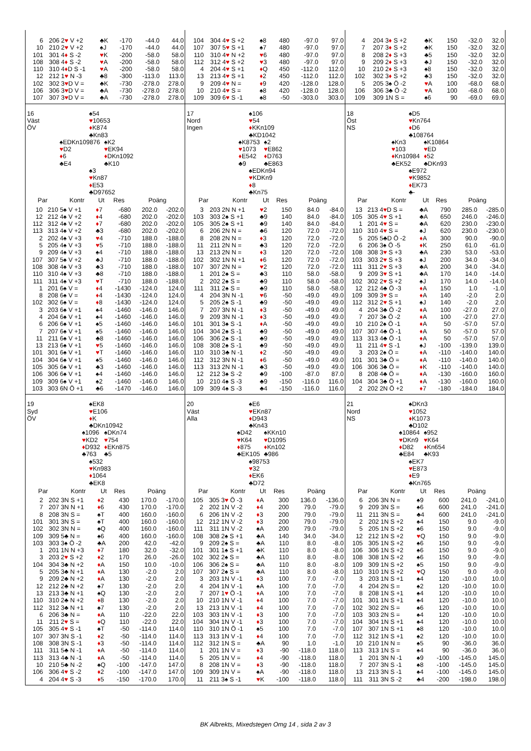| 6 | 206 | 2 ♥ V +2 | ♣K | -170 | -44.0 | 44.0 |
| 10 | 210 | 2 ♥ V +2 | ♠J | -170 | -44.0 | 44.0 |
| 101 | 301 | 4 ♦ S -2 | ♥ K | -200 | -58.0 | 58.0 |
| 108 | 308 | 4 ♦ S -2 | ♥ A | -200 | -58.0 | 58.0 |
| 110 | 310 | 4 ♦ D S -1 | ♥ A | -200 | -58.0 | 58.0 |
| 12 | 212 | 1 ♥ N -3 | ♣8 | -300 | -113.0 | 113.0 |
| 102 | 302 | 3 ♥ D V = | ♣K | -730 | -278.0 | 278.0 |
| 106 | 306 | 3 ♥ D V = | ♣A | -730 | -278.0 | 278.0 |
| 107 | 307 | 3 ♥ D V = | ♣A | -730 | -278.0 | 278.0 |
| 104 | 304 | 4 ♥ S +2 | ♠8 | 480 | -97.0 | 97.0 |
| 107 | 307 | 5 ♥ S +1 | ♠7 | 480 | -97.0 | 97.0 |
| 110 | 310 | 4 ♥ N +2 | ♥ 6 | 480 | -97.0 | 97.0 |
| 112 | 312 | 4 ♥ S +2 | ♥ 3 | 480 | -97.0 | 97.0 |
| 4 | 204 | 4 ♥ S +1 | ♦ Q | 450 | -112.0 | 112.0 |
| 13 | 213 | 4 ♥ S +1 | ♦ 2 | 450 | -112.0 | 112.0 |
| 9 | 209 | 4 ♥ N = | ♦ 9 | 420 | -128.0 | 128.0 |
| 10 | 210 | 4 ♥ S = | ♠8 | 420 | -128.0 | 128.0 |
| 109 | 309 | 6 ♥ S -1 | ♠8 | -50 | -303.0 | 303.0 |
| 4 | 204 | 3 ♦ S +2 | ♣K | 150 | -32.0 | 32.0 |
| 7 | 207 | 3 ♦ S +2 | ♣K | 150 | -32.0 | 32.0 |
| 8 | 208 | 2 ♦ S +3 | ♣5 | 150 | -32.0 | 32.0 |
| 9 | 209 | 2 ♦ S +3 | ♣J | 150 | -32.0 | 32.0 |
| 10 | 210 | 2 ♦ S +3 | ♠8 | 150 | -32.0 | 32.0 |
| 102 | 302 | 3 ♦ S +2 | ♣3 | 150 | -32.0 | 32.0 |
| 5 | 205 | 3♠ Ö -2 | ♥ A | 100 | -68.0 | 68.0 |
| 106 | 306 | 3♣ Ö -2 | ♥ A | 100 | -68.0 | 68.0 |
| 109 | 309 | 1N S = | ♠6 | 90 | -69.0 | 69.0 |
16
Väst
ÖV
♠54
♥10653
♦K874
♣Kn83
♠EDKn109876
♥D2
♦6
♣E4
♠K2
♥EK94
♦DKn1092
♣K10
♠3
♥Kn87
♦E53
♣D97652
| Par | | Kontr | Ut | Res | Poäng | |
| --- | --- | --- | --- | --- | --- | --- |
| 10 | 210 | 5♠ V +1 | ♦ 7 | -680 | 202.0 | -202.0 |
| 12 | 212 | 4♠ V +2 | ♦ 4 | -680 | 202.0 | -202.0 |
| 112 | 312 | 4♠ V +2 | ♦ 7 | -680 | 202.0 | -202.0 |
| 113 | 313 | 4♠ V +2 | ♣3 | -680 | 202.0 | -202.0 |
| 2 | 202 | 4♠ V +3 | ♥ 4 | -710 | 188.0 | -188.0 |
| 5 | 205 | 4♠ V +3 | ♥ 5 | -710 | 188.0 | -188.0 |
| 9 | 209 | 4♠ V +3 | ♠4 | -710 | 188.0 | -188.0 |
| 107 | 307 | 5♠ V +2 | ♣J | -710 | 188.0 | -188.0 |
| 108 | 308 | 4♠ V +3 | ♣3 | -710 | 188.0 | -188.0 |
| 110 | 310 | 4♠ V +3 | ♣8 | -710 | 188.0 | -188.0 |
| 111 | 311 | 4♠ V +3 | ♥ T | -710 | 188.0 | -188.0 |
| 1 | 201 | 6♠ V = | ♦ 4 | -1430 | -124.0 | 124.0 |
| 8 | 208 | 6♠ V = | ♦ 4 | -1430 | -124.0 | 124.0 |
| 102 | 302 | 6♠ V = | ♦ 8 | -1430 | -124.0 | 124.0 |
| 3 | 203 | 6♠ V +1 | ♠4 | -1460 | -146.0 | 146.0 |
| 4 | 204 | 6♠ V +1 | ♠4 | -1460 | -146.0 | 146.0 |
| 6 | 206 | 6♠ V +1 | ♠5 | -1460 | -146.0 | 146.0 |
| 7 | 207 | 6♠ V +1 | ♠5 | -1460 | -146.0 | 146.0 |
| 11 | 211 | 6♠ V +1 | ♣8 | -1460 | -146.0 | 146.0 |
| 13 | 213 | 6♠ V +1 | ♥ 5 | -1460 | -146.0 | 146.0 |
| 101 | 301 | 6♠ V +1 | ♥ T | -1460 | -146.0 | 146.0 |
| 104 | 304 | 6♠ V +1 | ♠5 | -1460 | -146.0 | 146.0 |
| 105 | 305 | 6♠ V +1 | ♣3 | -1460 | -146.0 | 146.0 |
| 106 | 306 | 6♠ V +1 | ♠4 | -1460 | -146.0 | 146.0 |
| 109 | 309 | 6♠ V +1 | ♠2 | -1460 | -146.0 | 146.0 |
| 103 | 303 | 6N Ö +1 | ♣6 | -1470 | -146.0 | 146.0 |
17
Nord
Ingen
♠106
♥54
♦KKn109
♣KD1042
♠K8753
♥1073
♦E542
♣9
♠2
♥E862
♦D763
♣E863
♠EDKn94
♥KDKn9
♦8
♣Kn75
| Par | | Kontr | Ut | Res | Poäng | |
| --- | --- | --- | --- | --- | --- | --- |
| 3 | 203 | 2N N +1 | ♥ 2 | 150 | 84.0 | -84.0 |
| 103 | 303 | 2♠ S +1 | ♣9 | 140 | 84.0 | -84.0 |
| 105 | 305 | 2♠ S +1 | ♣9 | 140 | 84.0 | -84.0 |
| 6 | 206 | 2N N = | ♣6 | 120 | 72.0 | -72.0 |
| 8 | 208 | 2N N = | ♦ 3 | 120 | 72.0 | -72.0 |
| 11 | 211 | 2N N = | ♣3 | 120 | 72.0 | -72.0 |
| 13 | 213 | 2N N = | ♦ 3 | 120 | 72.0 | -72.0 |
| 102 | 302 | 1N N +1 | ♦ 6 | 120 | 72.0 | -72.0 |
| 107 | 307 | 2N N = | ♥ 2 | 120 | 72.0 | -72.0 |
| 1 | 201 | 2♠ S = | ♣3 | 110 | 58.0 | -58.0 |
| 2 | 202 | 2♠ S = | ♣9 | 110 | 58.0 | -58.0 |
| 111 | 311 | 2♠ S = | ♣9 | 110 | 58.0 | -58.0 |
| 4 | 204 | 3N N -1 | ♥ 6 | -50 | -49.0 | 49.0 |
| 5 | 205 | 2♠ S -1 | ♣9 | -50 | -49.0 | 49.0 |
| 7 | 207 | 3N N -1 | ♦ 3 | -50 | -49.0 | 49.0 |
| 9 | 209 | 3N N -1 | ♦ 3 | -50 | -49.0 | 49.0 |
| 101 | 301 | 3♠ S -1 | ♦ A | -50 | -49.0 | 49.0 |
| 104 | 304 | 2♠ S -1 | ♣9 | -50 | -49.0 | 49.0 |
| 106 | 306 | 2♠ S -1 | ♣9 | -50 | -49.0 | 49.0 |
| 108 | 308 | 2♠ S -1 | ♣9 | -50 | -49.0 | 49.0 |
| 110 | 310 | 3♣ N -1 | ♦ 2 | -50 | -49.0 | 49.0 |
| 112 | 312 | 3N N -1 | ♦ 6 | -50 | -49.0 | 49.0 |
| 113 | 313 | 2N N -1 | ♣3 | -50 | -49.0 | 49.0 |
| 12 | 212 | 3♠ S -2 | ♣9 | -100 | -87.0 | 87.0 |
| 10 | 210 | 4♠ S -3 | ♣9 | -150 | -116.0 | 116.0 |
| 109 | 309 | 4♠ S -3 | ♣4 | -150 | -116.0 | 116.0 |
18
Öst
NS
♠D5
♥Kn764
♦D6
♣108764
♠Kn3
♥103
♦Kn10984
♣EK52
♠K10864
♥ED
♦52
♣DKn93
♠E972
♥K9852
♦EK73
♣-
| Par | | Kontr | Ut | Res | Poäng | |
| --- | --- | --- | --- | --- | --- | --- |
| 13 | 213 | 4 ♥ D S = | ♣A | 790 | 285.0 | -285.0 |
| 105 | 305 | 4 ♥ S +1 | ♣A | 650 | 246.0 | -246.0 |
| 1 | 201 | 4 ♥ S = | ♣A | 620 | 230.0 | -230.0 |
| 110 | 310 | 4 ♥ S = | ♠J | 620 | 230.0 | -230.0 |
| 5 | 205 | 5♣D Ö -2 | ♦ A | 300 | 90.0 | -90.0 |
| 6 | 206 | 3♠ Ö -5 | ♦ K | 250 | 61.0 | -61.0 |
| 108 | 308 | 3 ♥ S +3 | ♣A | 230 | 53.0 | -53.0 |
| 103 | 303 | 2 ♥ S +3 | ♠J | 200 | 34.0 | -34.0 |
| 111 | 311 | 2 ♥ S +3 | ♣A | 200 | 34.0 | -34.0 |
| 9 | 209 | 3 ♥ S +1 | ♣A | 170 | 14.0 | -14.0 |
| 102 | 302 | 2 ♥ S +2 | ♠J | 170 | 14.0 | -14.0 |
| 12 | 212 | 4♣ Ö -3 | ♦ A | 150 | 1.0 | -1.0 |
| 109 | 309 | 3 ♥ S = | ♦ A | 140 | -2.0 | 2.0 |
| 112 | 312 | 2 ♥ S +1 | ♠J | 140 | -2.0 | 2.0 |
| 4 | 204 | 3♣ Ö -2 | ♦ A | 100 | -27.0 | 27.0 |
| 7 | 207 | 3♠ Ö -2 | ♦ A | 100 | -27.0 | 27.0 |
| 10 | 210 | 2♠ Ö -1 | ♦ A | 50 | -57.0 | 57.0 |
| 107 | 307 | 4♣ Ö -1 | ♦ A | 50 | -57.0 | 57.0 |
| 113 | 313 | 4♣ Ö -1 | ♦ A | 50 | -57.0 | 57.0 |
| 11 | 211 | 4 ♥ S -1 | ♠J | -100 | -139.0 | 139.0 |
| 3 | 203 | 2♠ Ö = | ♦ A | -110 | -140.0 | 140.0 |
| 101 | 301 | 3♣ Ö = | ♦ A | -110 | -140.0 | 140.0 |
| 106 | 306 | 3♣ Ö = | ♦ K | -110 | -140.0 | 140.0 |
| 8 | 208 | 4♣ Ö = | ♦ A | -130 | -160.0 | 160.0 |
| 104 | 304 | 3♣ Ö +1 | ♦ A | -130 | -160.0 | 160.0 |
| 2 | 202 | 2N Ö +2 | ♦ 7 | -180 | -184.0 | 184.0 |
19
Syd
ÖV
♠EK8
♥E106
♦K
♣DKn10942
♠1096
♥KD2
♦D932
♣763
♠DKn74
♥754
♦EKn875
♣5
♠532
♥Kn983
♦1064
♣EK8
| Par | | Kontr | Ut | Res | Poäng | |
| --- | --- | --- | --- | --- | --- | --- |
| 2 | 202 | 3N S +1 | ♦ 2 | 430 | 170.0 | -170.0 |
| 7 | 207 | 3N N +1 | ♦ 6 | 430 | 170.0 | -170.0 |
| 8 | 208 | 3N S = | ♠T | 400 | 160.0 | -160.0 |
| 101 | 301 | 3N S = | ♠T | 400 | 160.0 | -160.0 |
| 102 | 302 | 3N N = | ♠Q | 400 | 160.0 | -160.0 |
| 109 | 309 | 5♣ N = | ♠6 | 400 | 160.0 | -160.0 |
| 103 | 303 | 3♠ Ö -2 | ♣A | 200 | 42.0 | -42.0 |
| 1 | 201 | 1N N +3 | ♦ 7 | 180 | 32.0 | -32.0 |
| 3 | 203 | 2 ♥ S +2 | ♦ 2 | 170 | 26.0 | -26.0 |
| 104 | 304 | 3♣ N +2 | ♦ A | 150 | 10.0 | -10.0 |
| 5 | 205 | 3♣ N +1 | ♦ A | 130 | -2.0 | 2.0 |
| 9 | 209 | 2♣ N +2 | ♦ A | 130 | -2.0 | 2.0 |
| 12 | 212 | 2♣ N +2 | ♠7 | 130 | -2.0 | 2.0 |
| 13 | 213 | 3♣ N +1 | ♠Q | 130 | -2.0 | 2.0 |
| 110 | 310 | 2♣ N +2 | ♦ 8 | 130 | -2.0 | 2.0 |
| 112 | 312 | 3♣ N +1 | ♠7 | 130 | -2.0 | 2.0 |
| 6 | 206 | 3♣ N = | ♦ A | 110 | -22.0 | 22.0 |
| 11 | 211 | 2 ♥ S = | ♦ Q | 110 | -22.0 | 22.0 |
| 105 | 305 | 4 ♥ S -1 | ♠T | -50 | -114.0 | 114.0 |
| 107 | 307 | 3N S -1 | ♦ 2 | -50 | -114.0 | 114.0 |
| 108 | 308 | 3N S -1 | ♦ 3 | -50 | -114.0 | 114.0 |
| 111 | 311 | 5♣ N -1 | ♦ A | -50 | -114.0 | 114.0 |
| 113 | 313 | 4♣ N -1 | ♦ A | -50 | -114.0 | 114.0 |
| 10 | 210 | 5♣ N -2 | ♠Q | -100 | -147.0 | 147.0 |
| 106 | 306 | 4 ♥ S -2 | ♦ 2 | -100 | -147.0 | 147.0 |
| 4 | 204 | 4 ♥ S -3 | ♦ 5 | -150 | -170.0 | 170.0 |
20
Väst
Alla
♠E6
♥EKn87
♦D943
♣Kn43
♠D42
♥K64
♦875
♣EK105
♠KKn10
♥D1095
♦Kn102
♣986
♠98753
♥32
♦EK6
♣D72
| Par | | Kontr | Ut | Res | Poäng | |
| --- | --- | --- | --- | --- | --- | --- |
| 105 | 305 | 3 ♥ Ö -3 | ♦ A | 300 | 136.0 | -136.0 |
| 2 | 202 | 1N V -2 | ♦ 4 | 200 | 79.0 | -79.0 |
| 6 | 206 | 1N V -2 | ♦ 3 | 200 | 79.0 | -79.0 |
| 12 | 212 | 1N V -2 | ♦ 3 | 200 | 79.0 | -79.0 |
| 111 | 311 | 1N V -2 | ♠A | 200 | 79.0 | -79.0 |
| 108 | 308 | 2♠ S +1 | ♣A | 140 | 34.0 | -34.0 |
| 9 | 209 | 2♠ S = | ♣A | 110 | 8.0 | -8.0 |
| 101 | 301 | 1♠ S +1 | ♣K | 110 | 8.0 | -8.0 |
| 102 | 302 | 2♠ S = | ♣A | 110 | 8.0 | -8.0 |
| 106 | 306 | 2♠ S = | ♣A | 110 | 8.0 | -8.0 |
| 107 | 307 | 2♠ S = | ♣A | 110 | 8.0 | -8.0 |
| 3 | 203 | 1N V -1 | ♦ 3 | 100 | 7.0 | -7.0 |
| 4 | 204 | 1N V -1 | ♠A | 100 | 7.0 | -7.0 |
| 7 | 207 | 1 ♥ Ö -1 | ♦ A | 100 | 7.0 | -7.0 |
| 10 | 210 | 1N V -1 | ♦ 4 | 100 | 7.0 | -7.0 |
| 13 | 213 | 1N V -1 | ♦ 4 | 100 | 7.0 | -7.0 |
| 103 | 303 | 1N V -1 | ♦ 3 | 100 | 7.0 | -7.0 |
| 104 | 304 | 1N V -1 | ♦ 3 | 100 | 7.0 | -7.0 |
| 110 | 310 | 1N Ö -1 | ♠5 | 100 | 7.0 | -7.0 |
| 113 | 313 | 1N V -1 | ♦ 4 | 100 | 7.0 | -7.0 |
| 112 | 312 | 1N S = | ♣A | 90 | 1.0 | -1.0 |
| 1 | 201 | 1N V = | ♦ 3 | -90 | -118.0 | 118.0 |
| 5 | 205 | 1N V = | ♦ 4 | -90 | -118.0 | 118.0 |
| 8 | 208 | 1N V = | ♦ 3 | -90 | -118.0 | 118.0 |
| 109 | 309 | 1N V = | ♠A | -90 | -118.0 | 118.0 |
| 11 | 211 | 3♠ S -1 | ♥ K | -100 | -118.0 | 118.0 |
21
Nord
NS
♠DKn3
♥1052
♦K1073
♣D102
♠10864
♥DKn9
♦D82
♣E84
♠952
♥K64
♦Kn654
♣K93
♠EK7
♥E873
♦E9
♣Kn765
| Par | | Kontr | Ut | Res | Poäng | |
| --- | --- | --- | --- | --- | --- | --- |
| 6 | 206 | 3N N = | ♠9 | 600 | 241.0 | -241.0 |
| 9 | 209 | 3N S = | ♠6 | 600 | 241.0 | -241.0 |
| 11 | 211 | 3N S = | ♣4 | 600 | 241.0 | -241.0 |
| 2 | 202 | 1N S +2 | ♠4 | 150 | 9.0 | -9.0 |
| 5 | 205 | 1N S +2 | ♠6 | 150 | 9.0 | -9.0 |
| 12 | 212 | 1N S +2 | ♥ Q | 150 | 9.0 | -9.0 |
| 105 | 305 | 1N S +2 | ♠6 | 150 | 9.0 | -9.0 |
| 106 | 306 | 1N S +2 | ♠6 | 150 | 9.0 | -9.0 |
| 108 | 308 | 1N S +2 | ♠6 | 150 | 9.0 | -9.0 |
| 109 | 309 | 1N S +2 | ♠5 | 150 | 9.0 | -9.0 |
| 110 | 310 | 1N S +2 | ♥ Q | 150 | 9.0 | -9.0 |
| 3 | 203 | 1N S +1 | ♠4 | 120 | -10.0 | 10.0 |
| 4 | 204 | 2N S = | ♠2 | 120 | -10.0 | 10.0 |
| 8 | 208 | 1N S +1 | ♠4 | 120 | -10.0 | 10.0 |
| 101 | 301 | 1N S +1 | ♠4 | 120 | -10.0 | 10.0 |
| 102 | 302 | 2N S = | ♠6 | 120 | -10.0 | 10.0 |
| 103 | 303 | 2N S = | ♠4 | 120 | -10.0 | 10.0 |
| 104 | 304 | 1N S +1 | ♠4 | 120 | -10.0 | 10.0 |
| 107 | 307 | 1N S +1 | ♠8 | 120 | -10.0 | 10.0 |
| 112 | 312 | 1N S +1 | ♠2 | 120 | -10.0 | 10.0 |
| 10 | 210 | 1N N = | ♠5 | 90 | -36.0 | 36.0 |
| 113 | 313 | 1N S = | ♠4 | 90 | -36.0 | 36.0 |
| 1 | 201 | 3N N -1 | ♠9 | -100 | -145.0 | 145.0 |
| 7 | 207 | 3N S -1 | ♠8 | -100 | -145.0 | 145.0 |
| 13 | 213 | 3N S -1 | ♠4 | -100 | -145.0 | 145.0 |
| 111 | 311 | 3N S -2 | ♣4 | -200 | -198.0 | 198.0 |
BK Albrekts, Mixedstegen Omg 14 , sida 2 av 3